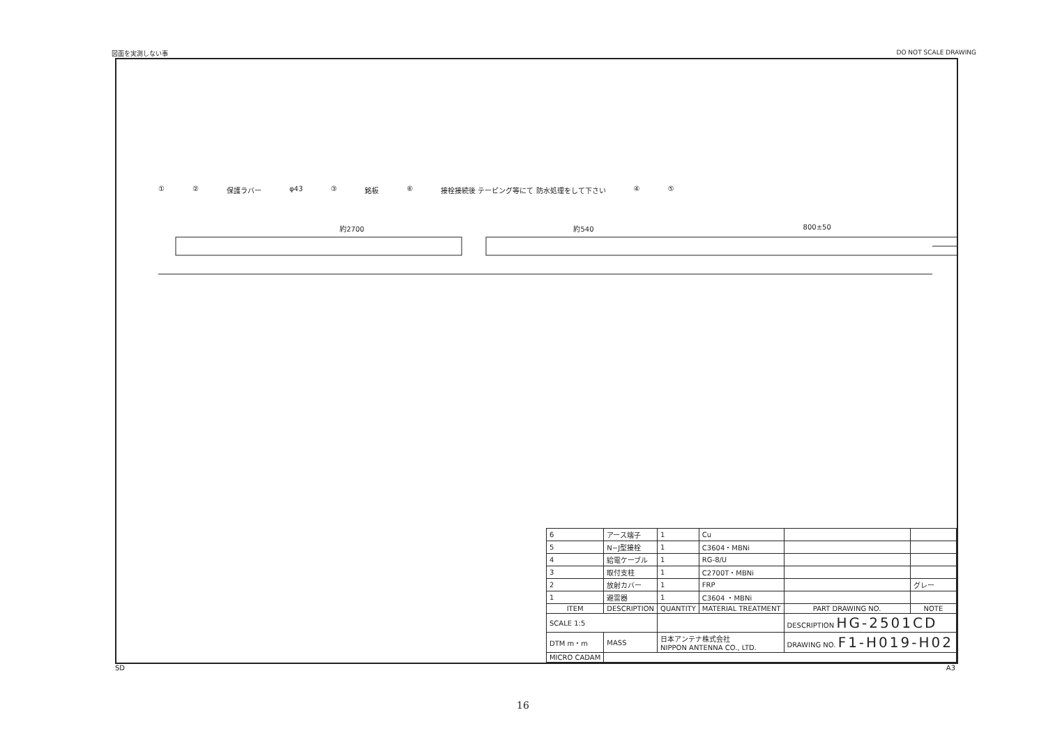図面を実測しない事 DO NOT SCALE DRAWING
① ② 保護ラバー φ43 ③ 銘板 ⑥ 接栓接続後 テーピング等にて 防水処理をして下さい ④ ⑤
約2700 約540 800±50
| 6 | アース端子 | 1 | Cu | | |
| 5 | N−J型接栓 | 1 | C3604・MBNi | | |
| 4 | 給電ケーブル | 1 | RG-8/U | | |
| 3 | 取付支柱 | 1 | C2700T・MBNi | | |
| 2 | 放射カバー | 1 | FRP | | グレー |
| 1 | 避雷器 | 1 | C3604 ・MBNi | | |
| ITEM | DESCRIPTION | QUANTITY | MATERIAL TREATMENT | PART DRAWING NO. | NOTE |
| SCALE 1:5 | | | | DESCRIPTION HG-2501CD | |
| DTM m・m | MASS | 日本アンテナ株式会社 NIPPON ANTENNA CO., LTD. | | DRAWING NO. F1-H019-H02 | |
| MICRO CADAM | | | | | |
SD A3
16